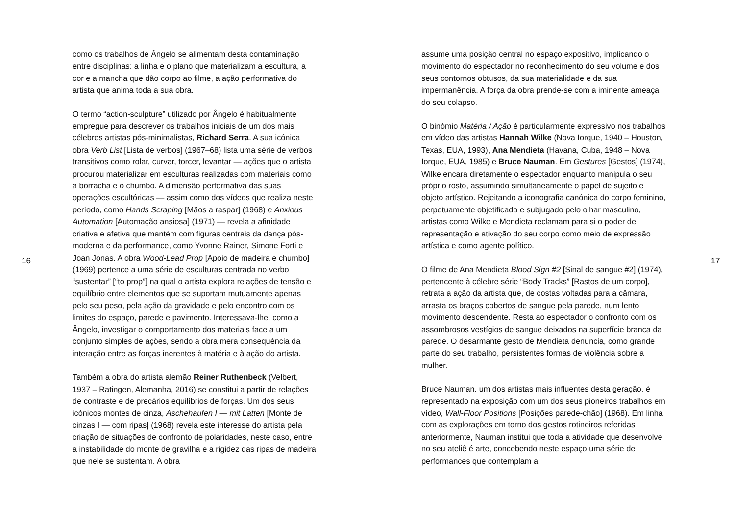16
como os trabalhos de Ângelo se alimentam desta contaminação entre disciplinas: a linha e o plano que materializam a escultura, a cor e a mancha que dão corpo ao filme, a ação performativa do artista que anima toda a sua obra.
O termo “action-sculpture” utilizado por Ângelo é habitualmente empregue para descrever os trabalhos iniciais de um dos mais célebres artistas pós-minimalistas, Richard Serra. A sua icónica obra Verb List [Lista de verbos] (1967–68) lista uma série de verbos transitivos como rolar, curvar, torcer, levantar — ações que o artista procurou materializar em esculturas realizadas com materiais como a borracha e o chumbo. A dimensão performativa das suas operações escultóricas — assim como dos vídeos que realiza neste período, como Hands Scraping [Mãos a raspar] (1968) e Anxious Automation [Automação ansiosa] (1971) — revela a afinidade criativa e afetiva que mantém com figuras centrais da dança pós-moderna e da performance, como Yvonne Rainer, Simone Forti e Joan Jonas. A obra Wood-Lead Prop [Apoio de madeira e chumbo] (1969) pertence a uma série de esculturas centrada no verbo “sustentar” [“to prop”] na qual o artista explora relações de tensão e equilíbrio entre elementos que se suportam mutuamente apenas pelo seu peso, pela ação da gravidade e pelo encontro com os limites do espaço, parede e pavimento. Interessava-lhe, como a Ângelo, investigar o comportamento dos materiais face a um conjunto simples de ações, sendo a obra mera consequência da interação entre as forças inerentes à matéria e à ação do artista.
Também a obra do artista alemão Reiner Ruthenbeck (Velbert, 1937 – Ratingen, Alemanha, 2016) se constitui a partir de relações de contraste e de precários equilíbrios de forças. Um dos seus icónicos montes de cinza, Aschehaufen I — mit Latten [Monte de cinzas I — com ripas] (1968) revela este interesse do artista pela criação de situações de confronto de polaridades, neste caso, entre a instabilidade do monte de gravilha e a rigidez das ripas de madeira que nele se sustentam. A obra
assume uma posição central no espaço expositivo, implicando o movimento do espectador no reconhecimento do seu volume e dos seus contornos obtusos, da sua materialidade e da sua impermanência. A força da obra prende-se com a iminente ameaça do seu colapso.
O binómio Matéria / Ação é particularmente expressivo nos trabalhos em vídeo das artistas Hannah Wilke (Nova Iorque, 1940 – Houston, Texas, EUA, 1993), Ana Mendieta (Havana, Cuba, 1948 – Nova Iorque, EUA, 1985) e Bruce Nauman. Em Gestures [Gestos] (1974), Wilke encara diretamente o espectador enquanto manipula o seu próprio rosto, assumindo simultaneamente o papel de sujeito e objeto artístico. Rejeitando a iconografia canónica do corpo feminino, perpetuamente objetificado e subjugado pelo olhar masculino, artistas como Wilke e Mendieta reclamam para si o poder de representação e ativação do seu corpo como meio de expressão artística e como agente político.
O filme de Ana Mendieta Blood Sign #2 [Sinal de sangue #2] (1974), pertencente à célebre série “Body Tracks” [Rastos de um corpo], retrata a ação da artista que, de costas voltadas para a câmara, arrasta os braços cobertos de sangue pela parede, num lento movimento descendente. Resta ao espectador o confronto com os assombrosos vestígios de sangue deixados na superfície branca da parede. O desarmante gesto de Mendieta denuncia, como grande parte do seu trabalho, persistentes formas de violência sobre a mulher.
Bruce Nauman, um dos artistas mais influentes desta geração, é representado na exposição com um dos seus pioneiros trabalhos em vídeo, Wall-Floor Positions [Posições parede-chão] (1968). Em linha com as explorações em torno dos gestos rotineiros referidas anteriormente, Nauman institui que toda a atividade que desenvolve no seu ateliê é arte, concebendo neste espaço uma série de performances que contemplam a
17